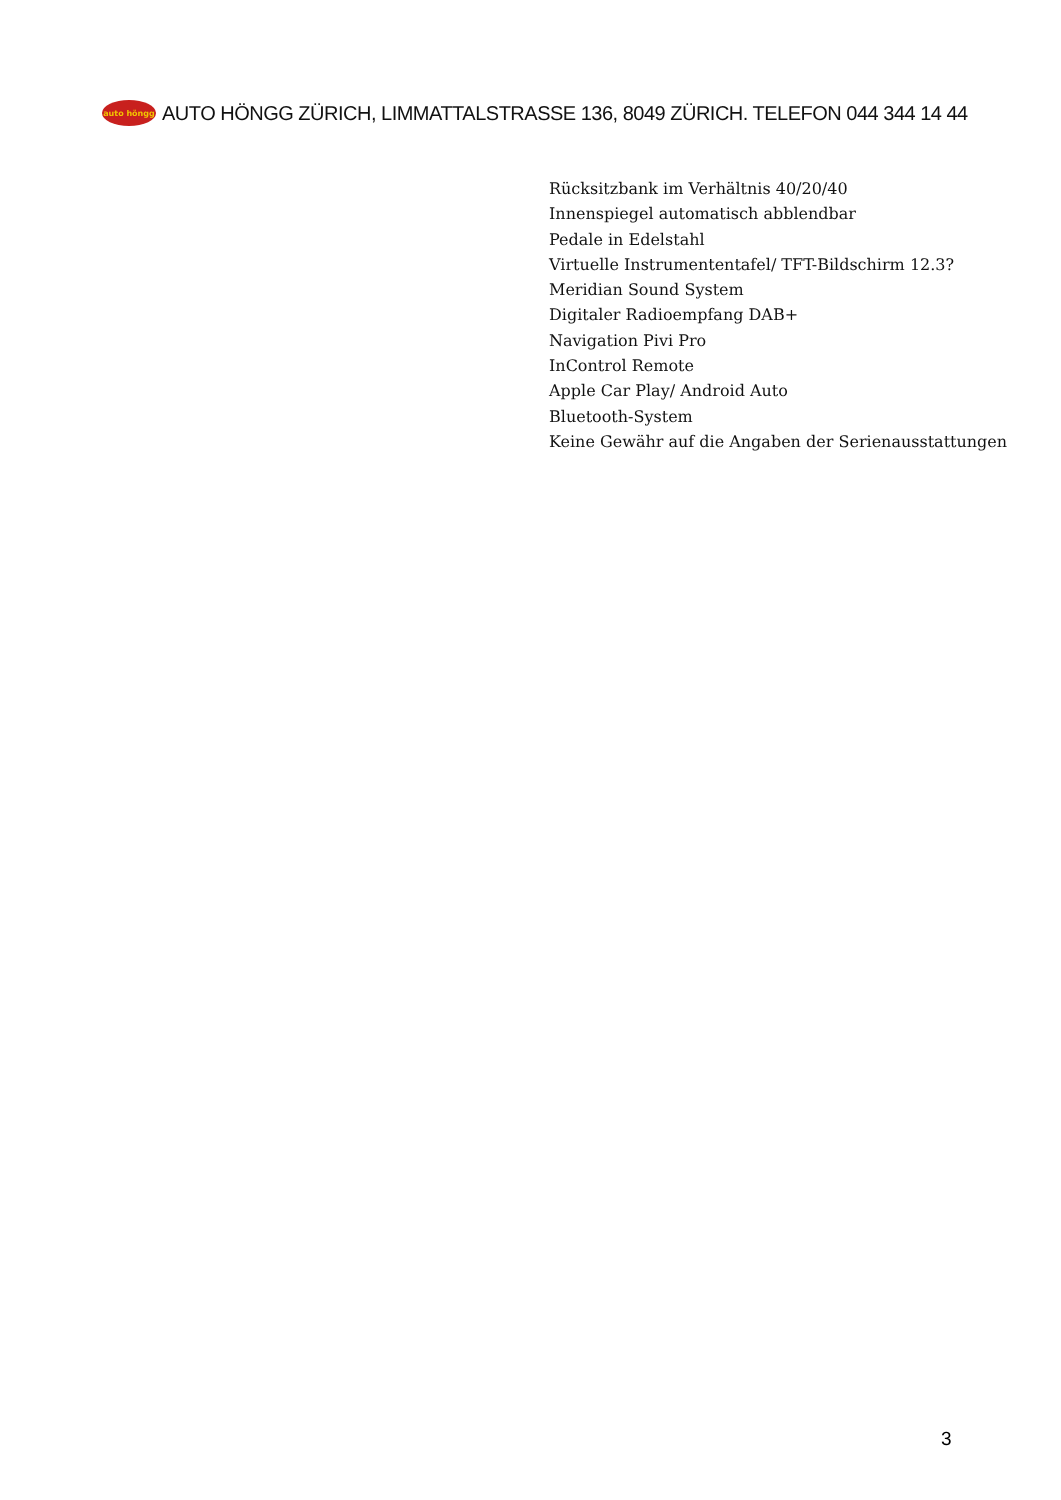auto höngg
AUTO HÖNGG ZÜRICH, LIMMATTALSTRASSE 136, 8049 ZÜRICH. TELEFON 044 344 14 44
Rücksitzbank im Verhältnis 40/20/40
Innenspiegel automatisch abblendbar
Pedale in Edelstahl
Virtuelle Instrumententafel/ TFT-Bildschirm 12.3?
Meridian Sound System
Digitaler Radioempfang DAB+
Navigation Pivi Pro
InControl Remote
Apple Car Play/ Android Auto
Bluetooth-System
Keine Gewähr auf die Angaben der Serienausstattungen
3